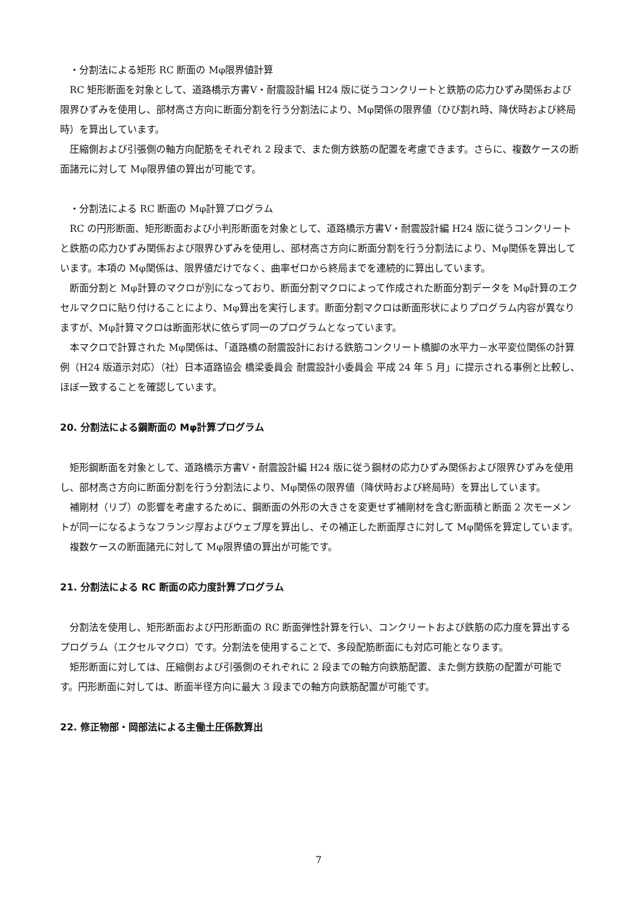・分割法による矩形 RC 断面の Mφ限界値計算
RC 矩形断面を対象として、道路橋示方書V・耐震設計編 H24 版に従うコンクリートと鉄筋の応力ひずみ関係および限界ひずみを使用し、部材高さ方向に断面分割を行う分割法により、Mφ関係の限界値（ひび割れ時、降伏時および終局時）を算出しています。
圧縮側および引張側の軸方向配筋をそれぞれ 2 段まで、また側方鉄筋の配置を考慮できます。さらに、複数ケースの断面諸元に対して Mφ限界値の算出が可能です。
・分割法による RC 断面の Mφ計算プログラム
RC の円形断面、矩形断面および小判形断面を対象として、道路橋示方書V・耐震設計編 H24 版に従うコンクリートと鉄筋の応力ひずみ関係および限界ひずみを使用し、部材高さ方向に断面分割を行う分割法により、Mφ関係を算出しています。本項の Mφ関係は、限界値だけでなく、曲率ゼロから終局までを連続的に算出しています。
断面分割と Mφ計算のマクロが別になっており、断面分割マクロによって作成された断面分割データを Mφ計算のエクセルマクロに貼り付けることにより、Mφ算出を実行します。断面分割マクロは断面形状によりプログラム内容が異なりますが、Mφ計算マクロは断面形状に依らず同一のプログラムとなっています。
本マクロで計算された Mφ関係は、「道路橋の耐震設計における鉄筋コンクリート橋脚の水平力－水平変位関係の計算例（H24 版道示対応）（社）日本道路協会 橋梁委員会 耐震設計小委員会 平成 24 年 5 月」に提示される事例と比較し、ほぼ一致することを確認しています。
20. 分割法による鋼断面の Mφ計算プログラム
矩形鋼断面を対象として、道路橋示方書V・耐震設計編 H24 版に従う鋼材の応力ひずみ関係および限界ひずみを使用し、部材高さ方向に断面分割を行う分割法により、Mφ関係の限界値（降伏時および終局時）を算出しています。
補剛材（リブ）の影響を考慮するために、鋼断面の外形の大きさを変更せず補剛材を含む断面積と断面 2 次モーメントが同一になるようなフランジ厚およびウェブ厚を算出し、その補正した断面厚さに対して Mφ関係を算定しています。
複数ケースの断面諸元に対して Mφ限界値の算出が可能です。
21. 分割法による RC 断面の応力度計算プログラム
分割法を使用し、矩形断面および円形断面の RC 断面弾性計算を行い、コンクリートおよび鉄筋の応力度を算出するプログラム（エクセルマクロ）です。分割法を使用することで、多段配筋断面にも対応可能となります。
矩形断面に対しては、圧縮側および引張側のそれぞれに 2 段までの軸方向鉄筋配置、また側方鉄筋の配置が可能です。円形断面に対しては、断面半径方向に最大 3 段までの軸方向鉄筋配置が可能です。
22. 修正物部・岡部法による主働土圧係数算出
7